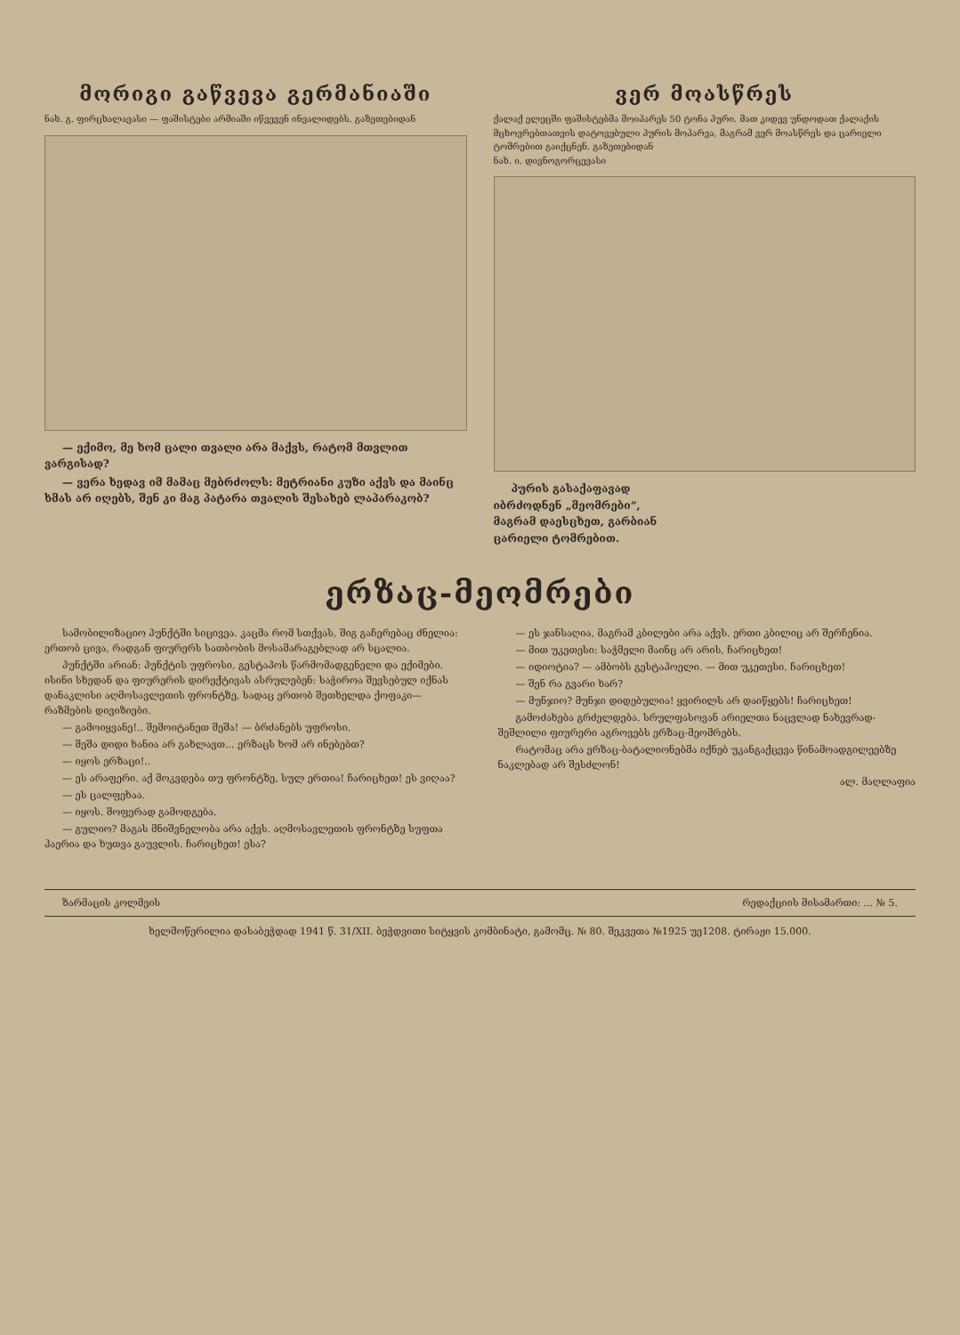მორიგი გაწვევა გერმანიაში
ნახ. გ. ფირცხალავასი — ფაშისტები არმიაში იწვევენ ინვალიდებს. გაზეთებიდან
— ექიმო, მე ხომ ცალი თვალი არა მაქვს, რატომ მთვლით ვარგისად?
— ვერა ხედავ იმ მამაც მებრძოლს: მეტრიანი კუზი აქვს და მაინც ხმას არ იღებს, შენ კი მაგ პატარა თვალის შესახებ ლაპარაკობ?
ვერ მოასწრეს
ქალაქ ელეცში ფაშისტებმა მოიპარეს 50 ტონა პური. მათ კიდევ უნდოდათ ქალაქის მცხოვრებთათვის დატოვებული პურის მოპარვა, მაგრამ ვერ მოასწრეს და ცარიელი ტომრებით გაიქცნენ. გაზეთებიდან
ნახ. ი. დივნოგორცევასი
პურის გასაქაფავად
იბრძოდნენ „მეომრები“,
მაგრამ დაესცხეთ, გარბიან
ცარიელი ტომრებით.
ერზაც-მეომრები
სამობილიზაციო პუნქტში სიცივეა. კაცმა რომ სთქვას, შიგ გაჩერებაც ძნელია: ერთობ ცივა, რადგან ფიურერს სათბობის მოსამარაგებლად არ სცალია.
პუნქტში არიან: პუნქტის უფროსი, გესტაპოს წარმომადგენელი და ექიმები. ისინი სხედან და ფიურერის დირექტივას ასრულებენ: საჭიროა შევსებულ იქნას დანაკლისი აღმოსავლეთის ფრონტზე, სადაც ერთობ შეთხელდა ქოფაკი—რაზმების დივიზიები.
— გამოიყვანე!.. შემოიტანეთ შეშა! — ბრძანებს უფროსი.
— შეშა დიდი ხანია არ გახლავთ... ერზაცს ხომ არ ინებებთ?
— იყოს ერზაცი!..
— ეს არაფერი. აქ მოკვდება თუ ფრონტზე, სულ ერთია! ჩარიცხეთ! ეს ვიღაა?
— ეს ცალფეხაა.
— იყოს. შოფერად გამოდგება.
— გულიო? მაგას მნიშვნელობა არა აქვს. აღმოსავლეთის ფრონტზე სუფთა ჰაერია და ხუთვა გაუვლის. ჩარიცხეთ! ესა?
— ეს ჯანსაღია, მაგრამ კბილები არა აქვს. ერთი კბილიც არ შერჩენია.
— მით უკეთესი: საჭმელი მაინც არ არის, ჩარიცხეთ!
— იდიოტია? — ამბობს გესტაპოელი. — მით უკეთესი. ჩარიცხეთ!
— შენ რა გვარი ხარ?
— მუნჯიო? მუნჯი დიდებულია! ყვირილს არ დაიწყებს! ჩარიცხეთ!
გამოძახება გრძელდება. სრულფასოვან არიელთა ნაცვლად ნახევრად-შეშლილი ფიურერი აგროვებს ერზაც-მეომრებს.
რატომაც არა ერზაც-ბატალიონებმა იქნებ უკანგაქცევა წინამოადგილეებზე ნაკლებად არ შესძლონ!
ალ. მაღლაფია
ზარმაცის კოლმეის რედაქციის მისამართი: ... № 5.
ხელმოწერილია დასაბეჭდად 1941 წ. 31/XII. ბეჭდვითი სიტყვის კომბინატი, გამომც. № 80. შეკვეთა №1925 უე1208. ტირაჟი 15.000.